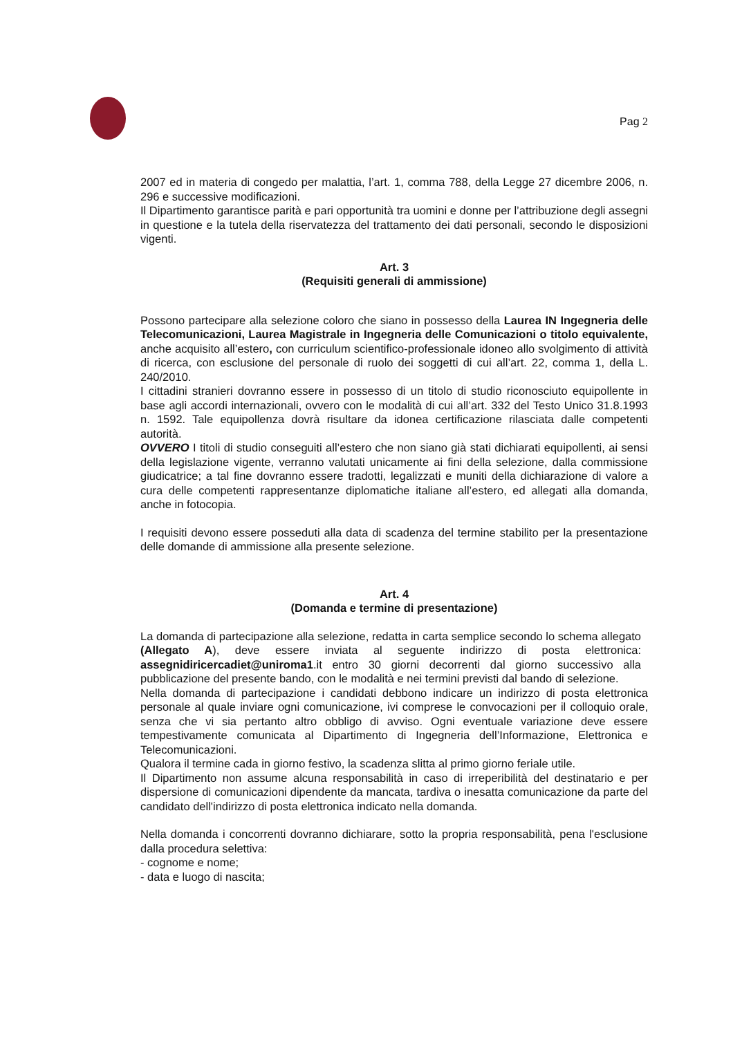Pag 2
2007 ed in materia di congedo per malattia, l’art. 1, comma 788, della Legge 27 dicembre 2006, n. 296 e successive modificazioni.
Il Dipartimento garantisce parità e pari opportunità tra uomini e donne per l’attribuzione degli assegni in questione e la tutela della riservatezza del trattamento dei dati personali, secondo le disposizioni vigenti.
Art. 3
(Requisiti generali di ammissione)
Possono partecipare alla selezione coloro che siano in possesso della Laurea IN Ingegneria delle Telecomunicazioni, Laurea Magistrale in Ingegneria delle Comunicazioni o titolo equivalente, anche acquisito all’estero, con curriculum scientifico-professionale idoneo allo svolgimento di attività di ricerca, con esclusione del personale di ruolo dei soggetti di cui all’art. 22, comma 1, della L. 240/2010.
I cittadini stranieri dovranno essere in possesso di un titolo di studio riconosciuto equipollente in base agli accordi internazionali, ovvero con le modalità di cui all’art. 332 del Testo Unico 31.8.1993 n. 1592. Tale equipollenza dovrà risultare da idonea certificazione rilasciata dalle competenti autorità.
OVVERO I titoli di studio conseguiti all’estero che non siano già stati dichiarati equipollenti, ai sensi della legislazione vigente, verranno valutati unicamente ai fini della selezione, dalla commissione giudicatrice; a tal fine dovranno essere tradotti, legalizzati e muniti della dichiarazione di valore a cura delle competenti rappresentanze diplomatiche italiane all’estero, ed allegati alla domanda, anche in fotocopia.
I requisiti devono essere posseduti alla data di scadenza del termine stabilito per la presentazione delle domande di ammissione alla presente selezione.
Art. 4
(Domanda e termine di presentazione)
La domanda di partecipazione alla selezione, redatta in carta semplice secondo lo schema allegato (Allegato A), deve essere inviata al seguente indirizzo di posta elettronica: assegnidiricercadiet@uniroma1.it entro 30 giorni decorrenti dal giorno successivo alla pubblicazione del presente bando, con le modalità e nei termini previsti dal bando di selezione.
Nella domanda di partecipazione i candidati debbono indicare un indirizzo di posta elettronica personale al quale inviare ogni comunicazione, ivi comprese le convocazioni per il colloquio orale, senza che vi sia pertanto altro obbligo di avviso. Ogni eventuale variazione deve essere tempestivamente comunicata al Dipartimento di Ingegneria dell’Informazione, Elettronica e Telecomunicazioni.
Qualora il termine cada in giorno festivo, la scadenza slitta al primo giorno feriale utile.
Il Dipartimento non assume alcuna responsabilità in caso di irreperibilità del destinatario e per dispersione di comunicazioni dipendente da mancata, tardiva o inesatta comunicazione da parte del candidato dell'indirizzo di posta elettronica indicato nella domanda.
Nella domanda i concorrenti dovranno dichiarare, sotto la propria responsabilità, pena l'esclusione dalla procedura selettiva:
- cognome e nome;
- data e luogo di nascita;